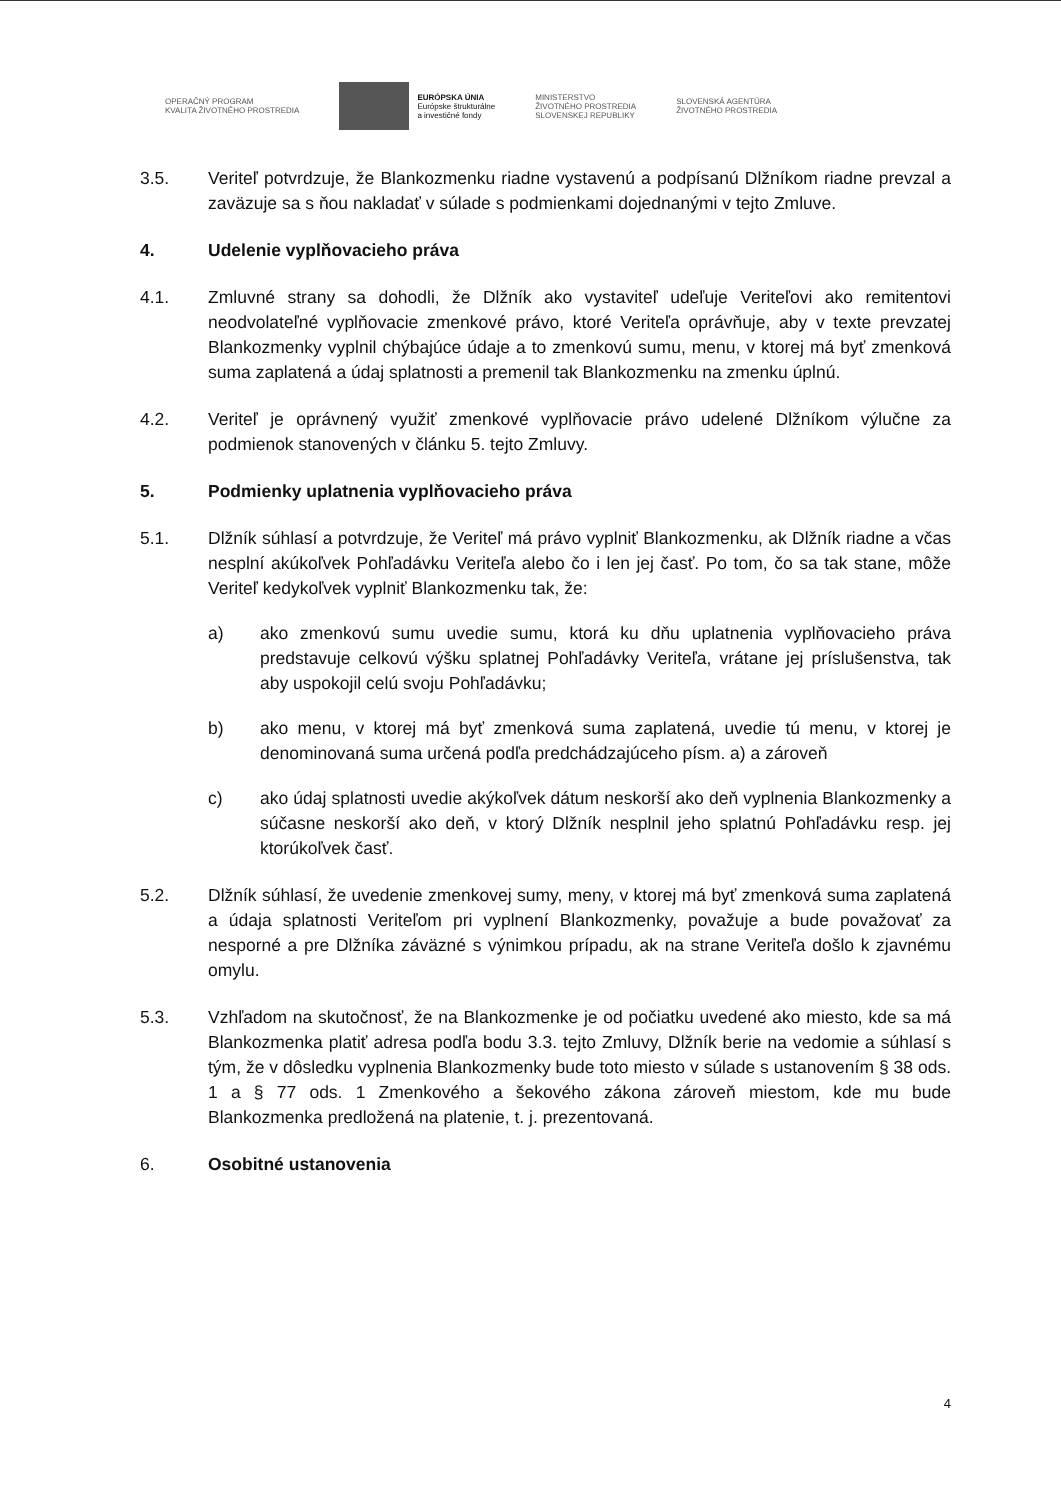OPERAČNÝ PROGRAM
KVALITA ŽIVOTNÉHO PROSTREDIA
EURÓPSKA ÚNIA
Európske štrukturálne
a investičné fondy
MINISTERSTVO
ŽIVOTNÉHO PROSTREDIA
SLOVENSKEJ REPUBLIKY
SLOVENSKÁ AGENTÚRA
ŽIVOTNÉHO PROSTREDIA
3.5. Veriteľ potvrdzuje, že Blankozmenku riadne vystavenú a podpísanú Dlžníkom riadne prevzal a zaväzuje sa s ňou nakladať v súlade s podmienkami dojednanými v tejto Zmluve.
4. Udelenie vyplňovacieho práva
4.1. Zmluvné strany sa dohodli, že Dlžník ako vystaviteľ udeľuje Veriteľovi ako remitentovi neodvolateľné vyplňovacie zmenkové právo, ktoré Veriteľa oprávňuje, aby v texte prevzatej Blankozmenky vyplnil chýbajúce údaje a to zmenkovú sumu, menu, v ktorej má byť zmenková suma zaplatená a údaj splatnosti a premenil tak Blankozmenku na zmenku úplnú.
4.2. Veriteľ je oprávnený využiť zmenkové vyplňovacie právo udelené Dlžníkom výlučne za podmienok stanovených v článku 5. tejto Zmluvy.
5. Podmienky uplatnenia vyplňovacieho práva
5.1. Dlžník súhlasí a potvrdzuje, že Veriteľ má právo vyplniť Blankozmenku, ak Dlžník riadne a včas nesplní akúkoľvek Pohľadávku Veriteľa alebo čo i len jej časť. Po tom, čo sa tak stane, môže Veriteľ kedykoľvek vyplniť Blankozmenku tak, že:
a) ako zmenkovú sumu uvedie sumu, ktorá ku dňu uplatnenia vyplňovacieho práva predstavuje celkovú výšku splatnej Pohľadávky Veriteľa, vrátane jej príslušenstva, tak aby uspokojil celú svoju Pohľadávku;
b) ako menu, v ktorej má byť zmenková suma zaplatená, uvedie tú menu, v ktorej je denominovaná suma určená podľa predchádzajúceho písm. a) a zároveň
c) ako údaj splatnosti uvedie akýkoľvek dátum neskorší ako deň vyplnenia Blankozmenky a súčasne neskorší ako deň, v ktorý Dlžník nesplnil jeho splatnú Pohľadávku resp. jej ktorúkoľvek časť.
5.2. Dlžník súhlasí, že uvedenie zmenkovej sumy, meny, v ktorej má byť zmenková suma zaplatená a údaja splatnosti Veriteľom pri vyplnení Blankozmenky, považuje a bude považovať za nesporné a pre Dlžníka záväzné s výnimkou prípadu, ak na strane Veriteľa došlo k zjavnému omylu.
5.3. Vzhľadom na skutočnosť, že na Blankozmenke je od počiatku uvedené ako miesto, kde sa má Blankozmenka platiť adresa podľa bodu 3.3. tejto Zmluvy, Dlžník berie na vedomie a súhlasí s tým, že v dôsledku vyplnenia Blankozmenky bude toto miesto v súlade s ustanovením § 38 ods. 1 a § 77 ods. 1 Zmenkového a šekového zákona zároveň miestom, kde mu bude Blankozmenka predložená na platenie, t. j. prezentovaná.
6. Osobitné ustanovenia
4